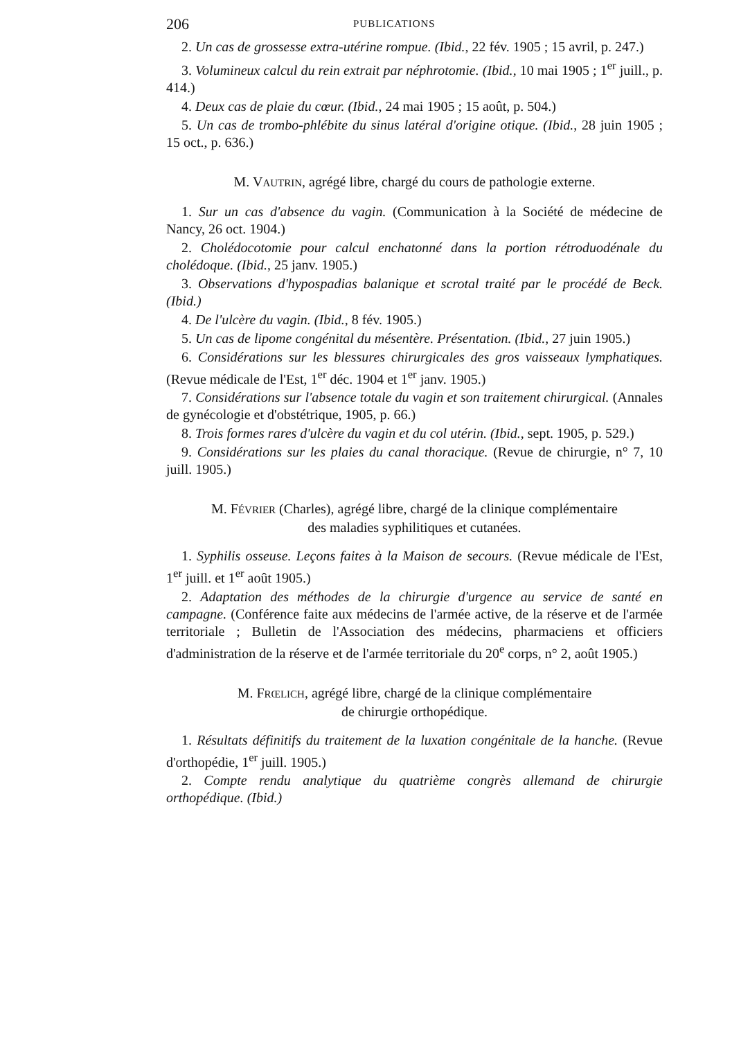206 PUBLICATIONS
2. Un cas de grossesse extra-utérine rompue. (Ibid., 22 fév. 1905 ; 15 avril, p. 247.)
3. Volumineux calcul du rein extrait par néphrotomie. (Ibid., 10 mai 1905 ; 1<sup>er</sup> juill., p. 414.)
4. Deux cas de plaie du cœur. (Ibid., 24 mai 1905 ; 15 août, p. 504.)
5. Un cas de trombo-phlébite du sinus latéral d'origine otique. (Ibid., 28 juin 1905 ; 15 oct., p. 636.)
M. VAUTRIN, agrégé libre, chargé du cours de pathologie externe.
1. Sur un cas d'absence du vagin. (Communication à la Société de médecine de Nancy, 26 oct. 1904.)
2. Cholédocotomie pour calcul enchatonné dans la portion rétroduodénale du cholédoque. (Ibid., 25 janv. 1905.)
3. Observations d'hypospadias balanique et scrotal traité par le procédé de Beck. (Ibid.)
4. De l'ulcère du vagin. (Ibid., 8 fév. 1905.)
5. Un cas de lipome congénital du mésentère. Présentation. (Ibid., 27 juin 1905.)
6. Considérations sur les blessures chirurgicales des gros vaisseaux lymphatiques. (Revue médicale de l'Est, 1<sup>er</sup> déc. 1904 et 1<sup>er</sup> janv. 1905.)
7. Considérations sur l'absence totale du vagin et son traitement chirurgical. (Annales de gynécologie et d'obstétrique, 1905, p. 66.)
8. Trois formes rares d'ulcère du vagin et du col utérin. (Ibid., sept. 1905, p. 529.)
9. Considérations sur les plaies du canal thoracique. (Revue de chirurgie, n° 7, 10 juill. 1905.)
M. FÉVRIER (Charles), agrégé libre, chargé de la clinique complémentaire
des maladies syphilitiques et cutanées.
1. Syphilis osseuse. Leçons faites à la Maison de secours. (Revue médicale de l'Est, 1<sup>er</sup> juill. et 1<sup>er</sup> août 1905.)
2. Adaptation des méthodes de la chirurgie d'urgence au service de santé en campagne. (Conférence faite aux médecins de l'armée active, de la réserve et de l'armée territoriale ; Bulletin de l'Association des médecins, pharmaciens et officiers d'administration de la réserve et de l'armée territoriale du 20<sup>e</sup> corps, n° 2, août 1905.)
M. FRŒLICH, agrégé libre, chargé de la clinique complémentaire
de chirurgie orthopédique.
1. Résultats définitifs du traitement de la luxation congénitale de la hanche. (Revue d'orthopédie, 1<sup>er</sup> juill. 1905.)
2. Compte rendu analytique du quatrième congrès allemand de chirurgie orthopédique. (Ibid.)